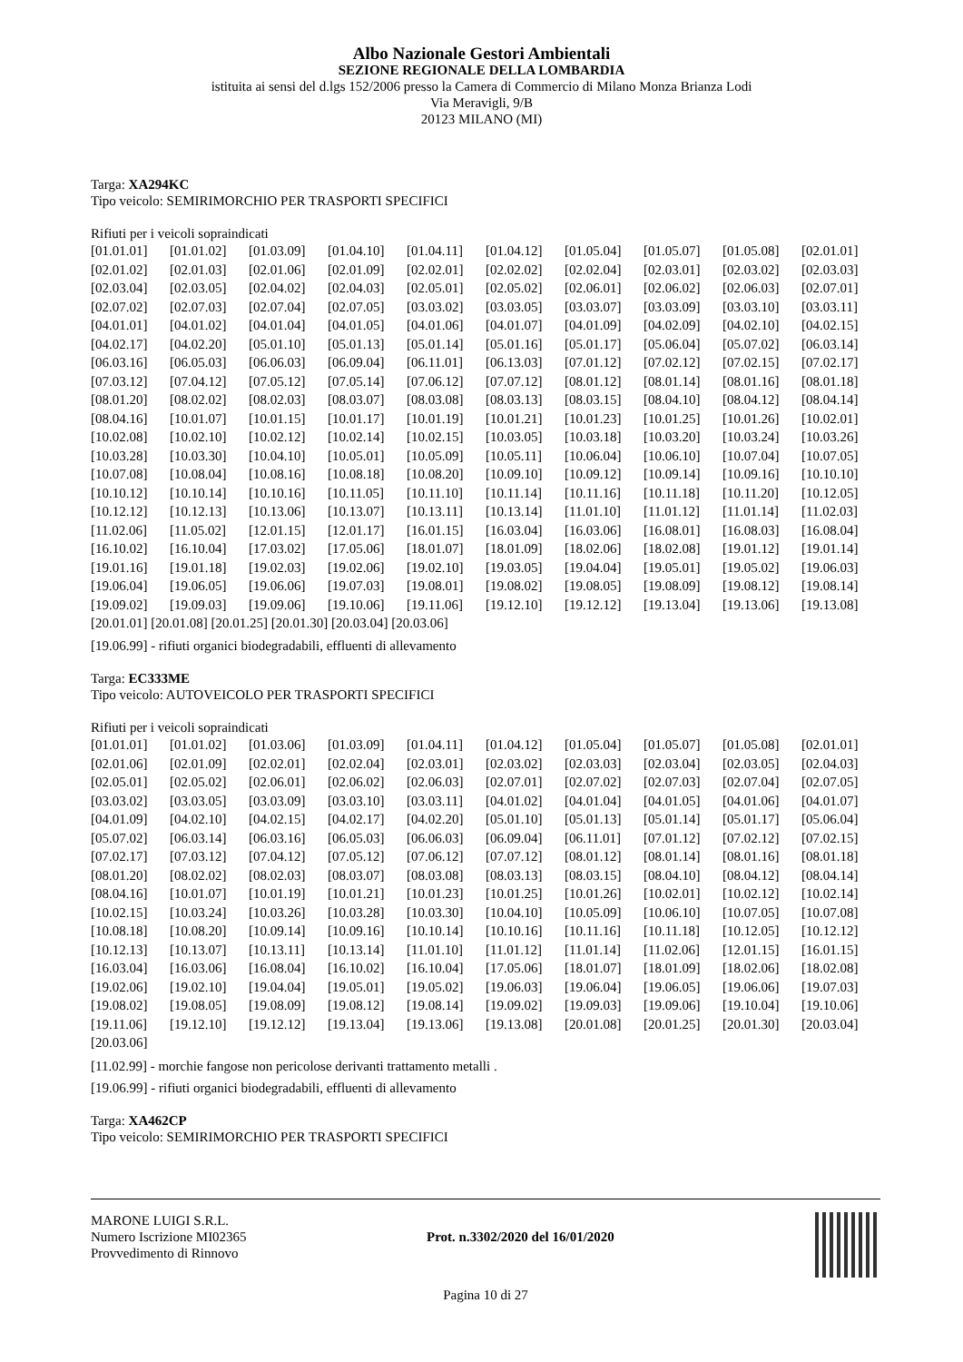Albo Nazionale Gestori Ambientali
SEZIONE REGIONALE DELLA LOMBARDIA
istituita ai sensi del d.lgs 152/2006 presso la Camera di Commercio di Milano Monza Brianza Lodi
Via Meravigli, 9/B
20123 MILANO (MI)
Targa: XA294KC
Tipo veicolo: SEMIRIMORCHIO PER TRASPORTI SPECIFICI
Rifiuti per i veicoli sopraindicati
| [01.01.01] | [01.01.02] | [01.03.09] | [01.04.10] | [01.04.11] | [01.04.12] | [01.05.04] | [01.05.07] | [01.05.08] | [02.01.01] |
| [02.01.02] | [02.01.03] | [02.01.06] | [02.01.09] | [02.02.01] | [02.02.02] | [02.02.04] | [02.03.01] | [02.03.02] | [02.03.03] |
| [02.03.04] | [02.03.05] | [02.04.02] | [02.04.03] | [02.05.01] | [02.05.02] | [02.06.01] | [02.06.02] | [02.06.03] | [02.07.01] |
| [02.07.02] | [02.07.03] | [02.07.04] | [02.07.05] | [03.03.02] | [03.03.05] | [03.03.07] | [03.03.09] | [03.03.10] | [03.03.11] |
| [04.01.01] | [04.01.02] | [04.01.04] | [04.01.05] | [04.01.06] | [04.01.07] | [04.01.09] | [04.02.09] | [04.02.10] | [04.02.15] |
| [04.02.17] | [04.02.20] | [05.01.10] | [05.01.13] | [05.01.14] | [05.01.16] | [05.01.17] | [05.06.04] | [05.07.02] | [06.03.14] |
| [06.03.16] | [06.05.03] | [06.06.03] | [06.09.04] | [06.11.01] | [06.13.03] | [07.01.12] | [07.02.12] | [07.02.15] | [07.02.17] |
| [07.03.12] | [07.04.12] | [07.05.12] | [07.05.14] | [07.06.12] | [07.07.12] | [08.01.12] | [08.01.14] | [08.01.16] | [08.01.18] |
| [08.01.20] | [08.02.02] | [08.02.03] | [08.03.07] | [08.03.08] | [08.03.13] | [08.03.15] | [08.04.10] | [08.04.12] | [08.04.14] |
| [08.04.16] | [10.01.07] | [10.01.15] | [10.01.17] | [10.01.19] | [10.01.21] | [10.01.23] | [10.01.25] | [10.01.26] | [10.02.01] |
| [10.02.08] | [10.02.10] | [10.02.12] | [10.02.14] | [10.02.15] | [10.03.05] | [10.03.18] | [10.03.20] | [10.03.24] | [10.03.26] |
| [10.03.28] | [10.03.30] | [10.04.10] | [10.05.01] | [10.05.09] | [10.05.11] | [10.06.04] | [10.06.10] | [10.07.04] | [10.07.05] |
| [10.07.08] | [10.08.04] | [10.08.16] | [10.08.18] | [10.08.20] | [10.09.10] | [10.09.12] | [10.09.14] | [10.09.16] | [10.10.10] |
| [10.10.12] | [10.10.14] | [10.10.16] | [10.11.05] | [10.11.10] | [10.11.14] | [10.11.16] | [10.11.18] | [10.11.20] | [10.12.05] |
| [10.12.12] | [10.12.13] | [10.13.06] | [10.13.07] | [10.13.11] | [10.13.14] | [11.01.10] | [11.01.12] | [11.01.14] | [11.02.03] |
| [11.02.06] | [11.05.02] | [12.01.15] | [12.01.17] | [16.01.15] | [16.03.04] | [16.03.06] | [16.08.01] | [16.08.03] | [16.08.04] |
| [16.10.02] | [16.10.04] | [17.03.02] | [17.05.06] | [18.01.07] | [18.01.09] | [18.02.06] | [18.02.08] | [19.01.12] | [19.01.14] |
| [19.01.16] | [19.01.18] | [19.02.03] | [19.02.06] | [19.02.10] | [19.03.05] | [19.04.04] | [19.05.01] | [19.05.02] | [19.06.03] |
| [19.06.04] | [19.06.05] | [19.06.06] | [19.07.03] | [19.08.01] | [19.08.02] | [19.08.05] | [19.08.09] | [19.08.12] | [19.08.14] |
| [19.09.02] | [19.09.03] | [19.09.06] | [19.10.06] | [19.11.06] | [19.12.10] | [19.12.12] | [19.13.04] | [19.13.06] | [19.13.08] |
[20.01.01] [20.01.08] [20.01.25] [20.01.30] [20.03.04] [20.03.06]
[19.06.99] - rifiuti organici biodegradabili, effluenti di allevamento
Targa: EC333ME
Tipo veicolo: AUTOVEICOLO PER TRASPORTI SPECIFICI
Rifiuti per i veicoli sopraindicati
| [01.01.01] | [01.01.02] | [01.03.06] | [01.03.09] | [01.04.11] | [01.04.12] | [01.05.04] | [01.05.07] | [01.05.08] | [02.01.01] |
| [02.01.06] | [02.01.09] | [02.02.01] | [02.02.04] | [02.03.01] | [02.03.02] | [02.03.03] | [02.03.04] | [02.03.05] | [02.04.03] |
| [02.05.01] | [02.05.02] | [02.06.01] | [02.06.02] | [02.06.03] | [02.07.01] | [02.07.02] | [02.07.03] | [02.07.04] | [02.07.05] |
| [03.03.02] | [03.03.05] | [03.03.09] | [03.03.10] | [03.03.11] | [04.01.02] | [04.01.04] | [04.01.05] | [04.01.06] | [04.01.07] |
| [04.01.09] | [04.02.10] | [04.02.15] | [04.02.17] | [04.02.20] | [05.01.10] | [05.01.13] | [05.01.14] | [05.01.17] | [05.06.04] |
| [05.07.02] | [06.03.14] | [06.03.16] | [06.05.03] | [06.06.03] | [06.09.04] | [06.11.01] | [07.01.12] | [07.02.12] | [07.02.15] |
| [07.02.17] | [07.03.12] | [07.04.12] | [07.05.12] | [07.06.12] | [07.07.12] | [08.01.12] | [08.01.14] | [08.01.16] | [08.01.18] |
| [08.01.20] | [08.02.02] | [08.02.03] | [08.03.07] | [08.03.08] | [08.03.13] | [08.03.15] | [08.04.10] | [08.04.12] | [08.04.14] |
| [08.04.16] | [10.01.07] | [10.01.19] | [10.01.21] | [10.01.23] | [10.01.25] | [10.01.26] | [10.02.01] | [10.02.12] | [10.02.14] |
| [10.02.15] | [10.03.24] | [10.03.26] | [10.03.28] | [10.03.30] | [10.04.10] | [10.05.09] | [10.06.10] | [10.07.05] | [10.07.08] |
| [10.08.18] | [10.08.20] | [10.09.14] | [10.09.16] | [10.10.14] | [10.10.16] | [10.11.16] | [10.11.18] | [10.12.05] | [10.12.12] |
| [10.12.13] | [10.13.07] | [10.13.11] | [10.13.14] | [11.01.10] | [11.01.12] | [11.01.14] | [11.02.06] | [12.01.15] | [16.01.15] |
| [16.03.04] | [16.03.06] | [16.08.04] | [16.10.02] | [16.10.04] | [17.05.06] | [18.01.07] | [18.01.09] | [18.02.06] | [18.02.08] |
| [19.02.06] | [19.02.10] | [19.04.04] | [19.05.01] | [19.05.02] | [19.06.03] | [19.06.04] | [19.06.05] | [19.06.06] | [19.07.03] |
| [19.08.02] | [19.08.05] | [19.08.09] | [19.08.12] | [19.08.14] | [19.09.02] | [19.09.03] | [19.09.06] | [19.10.04] | [19.10.06] |
| [19.11.06] | [19.12.10] | [19.12.12] | [19.13.04] | [19.13.06] | [19.13.08] | [20.01.08] | [20.01.25] | [20.01.30] | [20.03.04] |
| [20.03.06] | | | | | | | | | |
[11.02.99] - morchie fangose non pericolose derivanti trattamento metalli .
[19.06.99] - rifiuti organici biodegradabili, effluenti di allevamento
Targa: XA462CP
Tipo veicolo: SEMIRIMORCHIO PER TRASPORTI SPECIFICI
MARONE LUIGI S.R.L.
Numero Iscrizione MI02365
Provvedimento di Rinnovo
Prot. n.3302/2020 del 16/01/2020
Pagina 10 di 27